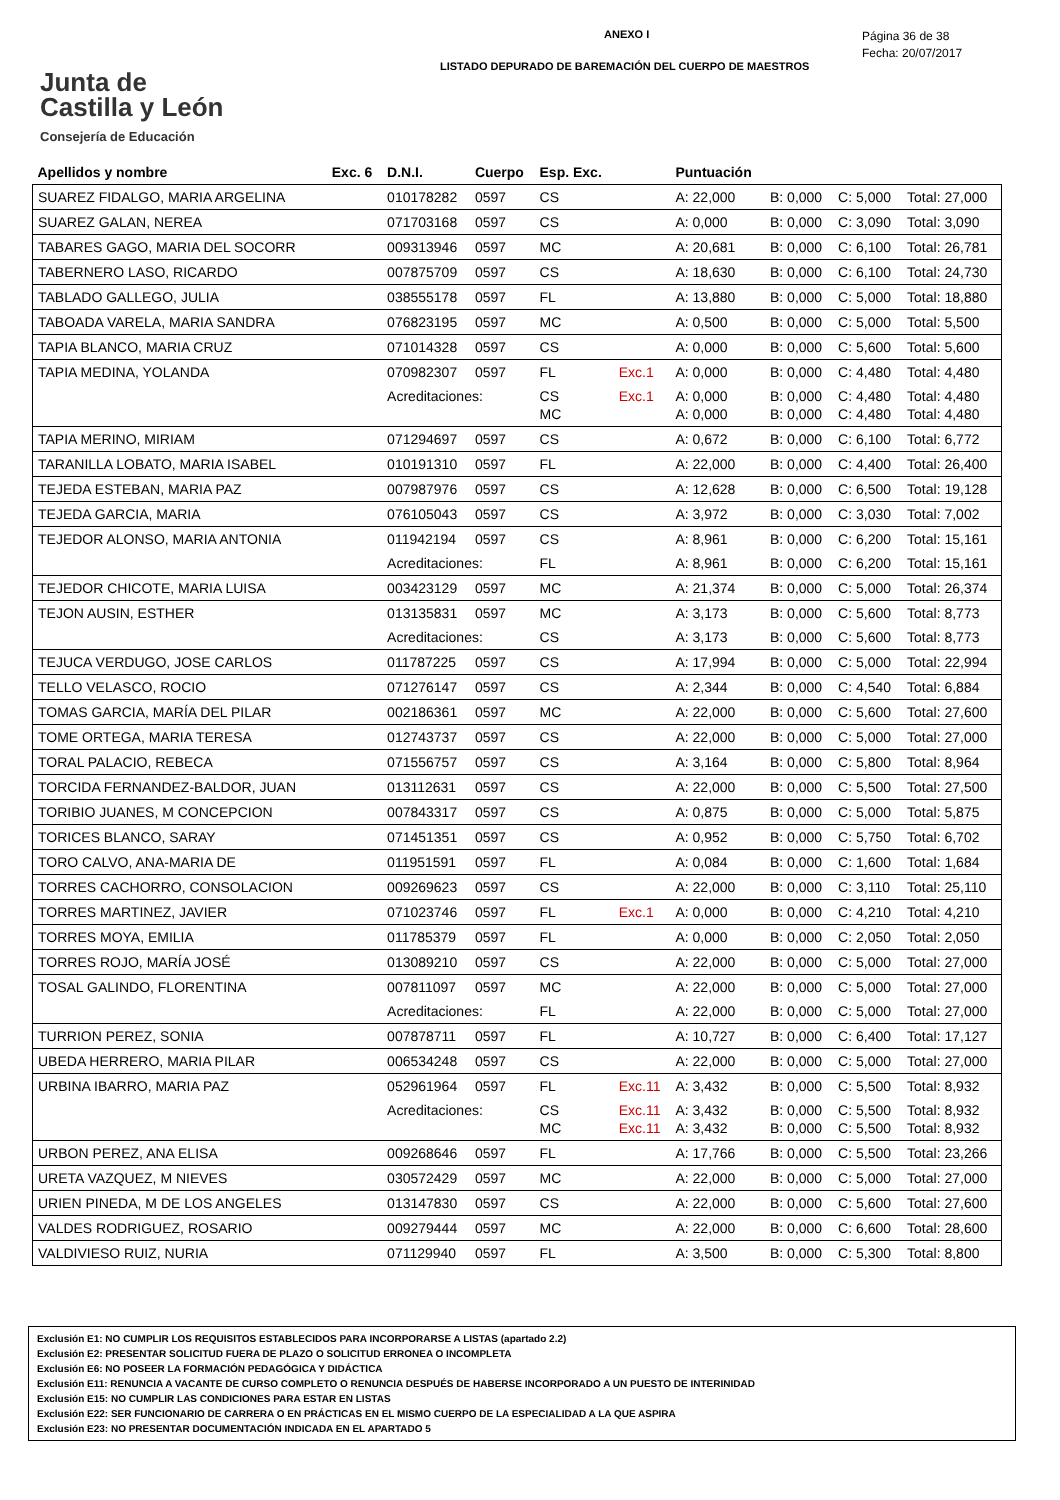Junta de
Castilla y León
Consejería de Educación
ANEXO I
LISTADO DEPURADO DE BAREMACIÓN DEL CUERPO DE MAESTROS
Página 36 de 38
Fecha: 20/07/2017
| Apellidos y nombre | Exc. 6 | D.N.I. | Cuerpo | Esp. Exc. | | Puntuación | | | |
| --- | --- | --- | --- | --- | --- | --- | --- | --- | --- |
| SUAREZ FIDALGO, MARIA ARGELINA | | 010178282 | 0597 | CS | | A: 22,000 | B: 0,000 | C: 5,000 | Total: 27,000 |
| SUAREZ GALAN, NEREA | | 071703168 | 0597 | CS | | A: 0,000 | B: 0,000 | C: 3,090 | Total: 3,090 |
| TABARES GAGO, MARIA DEL SOCORR | | 009313946 | 0597 | MC | | A: 20,681 | B: 0,000 | C: 6,100 | Total: 26,781 |
| TABERNERO LASO, RICARDO | | 007875709 | 0597 | CS | | A: 18,630 | B: 0,000 | C: 6,100 | Total: 24,730 |
| TABLADO GALLEGO, JULIA | | 038555178 | 0597 | FL | | A: 13,880 | B: 0,000 | C: 5,000 | Total: 18,880 |
| TABOADA VARELA, MARIA SANDRA | | 076823195 | 0597 | MC | | A: 0,500 | B: 0,000 | C: 5,000 | Total: 5,500 |
| TAPIA BLANCO, MARIA CRUZ | | 071014328 | 0597 | CS | | A: 0,000 | B: 0,000 | C: 5,600 | Total: 5,600 |
| TAPIA MEDINA, YOLANDA | | 070982307 | 0597 | FL | Exc.1 | A: 0,000 | B: 0,000 | C: 4,480 | Total: 4,480 |
| | | Acreditaciones: | | CS MC | Exc.1 | A: 0,000 A: 0,000 | B: 0,000 B: 0,000 | C: 4,480 C: 4,480 | Total: 4,480 Total: 4,480 |
| TAPIA MERINO, MIRIAM | | 071294697 | 0597 | CS | | A: 0,672 | B: 0,000 | C: 6,100 | Total: 6,772 |
| TARANILLA LOBATO, MARIA ISABEL | | 010191310 | 0597 | FL | | A: 22,000 | B: 0,000 | C: 4,400 | Total: 26,400 |
| TEJEDA ESTEBAN, MARIA PAZ | | 007987976 | 0597 | CS | | A: 12,628 | B: 0,000 | C: 6,500 | Total: 19,128 |
| TEJEDA GARCIA, MARIA | | 076105043 | 0597 | CS | | A: 3,972 | B: 0,000 | C: 3,030 | Total: 7,002 |
| TEJEDOR ALONSO, MARIA ANTONIA | | 011942194 | 0597 | CS | | A: 8,961 | B: 0,000 | C: 6,200 | Total: 15,161 |
| | | Acreditaciones: | | FL | | A: 8,961 | B: 0,000 | C: 6,200 | Total: 15,161 |
| TEJEDOR CHICOTE, MARIA LUISA | | 003423129 | 0597 | MC | | A: 21,374 | B: 0,000 | C: 5,000 | Total: 26,374 |
| TEJON AUSIN, ESTHER | | 013135831 | 0597 | MC | | A: 3,173 | B: 0,000 | C: 5,600 | Total: 8,773 |
| | | Acreditaciones: | | CS | | A: 3,173 | B: 0,000 | C: 5,600 | Total: 8,773 |
| TEJUCA VERDUGO, JOSE CARLOS | | 011787225 | 0597 | CS | | A: 17,994 | B: 0,000 | C: 5,000 | Total: 22,994 |
| TELLO VELASCO, ROCIO | | 071276147 | 0597 | CS | | A: 2,344 | B: 0,000 | C: 4,540 | Total: 6,884 |
| TOMAS GARCIA, MARÍA DEL PILAR | | 002186361 | 0597 | MC | | A: 22,000 | B: 0,000 | C: 5,600 | Total: 27,600 |
| TOME ORTEGA, MARIA TERESA | | 012743737 | 0597 | CS | | A: 22,000 | B: 0,000 | C: 5,000 | Total: 27,000 |
| TORAL PALACIO, REBECA | | 071556757 | 0597 | CS | | A: 3,164 | B: 0,000 | C: 5,800 | Total: 8,964 |
| TORCIDA FERNANDEZ-BALDOR, JUAN | | 013112631 | 0597 | CS | | A: 22,000 | B: 0,000 | C: 5,500 | Total: 27,500 |
| TORIBIO JUANES, M CONCEPCION | | 007843317 | 0597 | CS | | A: 0,875 | B: 0,000 | C: 5,000 | Total: 5,875 |
| TORICES BLANCO, SARAY | | 071451351 | 0597 | CS | | A: 0,952 | B: 0,000 | C: 5,750 | Total: 6,702 |
| TORO CALVO, ANA-MARIA DE | | 011951591 | 0597 | FL | | A: 0,084 | B: 0,000 | C: 1,600 | Total: 1,684 |
| TORRES CACHORRO, CONSOLACION | | 009269623 | 0597 | CS | | A: 22,000 | B: 0,000 | C: 3,110 | Total: 25,110 |
| TORRES MARTINEZ, JAVIER | | 071023746 | 0597 | FL | Exc.1 | A: 0,000 | B: 0,000 | C: 4,210 | Total: 4,210 |
| TORRES MOYA, EMILIA | | 011785379 | 0597 | FL | | A: 0,000 | B: 0,000 | C: 2,050 | Total: 2,050 |
| TORRES ROJO, MARÍA JOSÉ | | 013089210 | 0597 | CS | | A: 22,000 | B: 0,000 | C: 5,000 | Total: 27,000 |
| TOSAL GALINDO, FLORENTINA | | 007811097 | 0597 | MC | | A: 22,000 | B: 0,000 | C: 5,000 | Total: 27,000 |
| | | Acreditaciones: | | FL | | A: 22,000 | B: 0,000 | C: 5,000 | Total: 27,000 |
| TURRION PEREZ, SONIA | | 007878711 | 0597 | FL | | A: 10,727 | B: 0,000 | C: 6,400 | Total: 17,127 |
| UBEDA HERRERO, MARIA PILAR | | 006534248 | 0597 | CS | | A: 22,000 | B: 0,000 | C: 5,000 | Total: 27,000 |
| URBINA IBARRO, MARIA PAZ | | 052961964 | 0597 | FL | Exc.11 | A: 3,432 | B: 0,000 | C: 5,500 | Total: 8,932 |
| | | Acreditaciones: | | CS MC | Exc.11 Exc.11 | A: 3,432 A: 3,432 | B: 0,000 B: 0,000 | C: 5,500 C: 5,500 | Total: 8,932 Total: 8,932 |
| URBON PEREZ, ANA ELISA | | 009268646 | 0597 | FL | | A: 17,766 | B: 0,000 | C: 5,500 | Total: 23,266 |
| URETA VAZQUEZ, M NIEVES | | 030572429 | 0597 | MC | | A: 22,000 | B: 0,000 | C: 5,000 | Total: 27,000 |
| URIEN PINEDA, M DE LOS ANGELES | | 013147830 | 0597 | CS | | A: 22,000 | B: 0,000 | C: 5,600 | Total: 27,600 |
| VALDES RODRIGUEZ, ROSARIO | | 009279444 | 0597 | MC | | A: 22,000 | B: 0,000 | C: 6,600 | Total: 28,600 |
| VALDIVIESO RUIZ, NURIA | | 071129940 | 0597 | FL | | A: 3,500 | B: 0,000 | C: 5,300 | Total: 8,800 |
Exclusión E1: NO CUMPLIR LOS REQUISITOS ESTABLECIDOS PARA INCORPORARSE A LISTAS (apartado 2.2)
Exclusión E2: PRESENTAR SOLICITUD FUERA DE PLAZO O SOLICITUD ERRONEA O INCOMPLETA
Exclusión E6: NO POSEER LA FORMACIÓN PEDAGÓGICA Y DIDÁCTICA
Exclusión E11: RENUNCIA A VACANTE DE CURSO COMPLETO O RENUNCIA DESPUÉS DE HABERSE INCORPORADO A UN PUESTO DE INTERINIDAD
Exclusión E15: NO CUMPLIR LAS CONDICIONES PARA ESTAR EN LISTAS
Exclusión E22: SER FUNCIONARIO DE CARRERA O EN PRÁCTICAS EN EL MISMO CUERPO DE LA ESPECIALIDAD A LA QUE ASPIRA
Exclusión E23: NO PRESENTAR DOCUMENTACIÓN INDICADA EN EL APARTADO 5